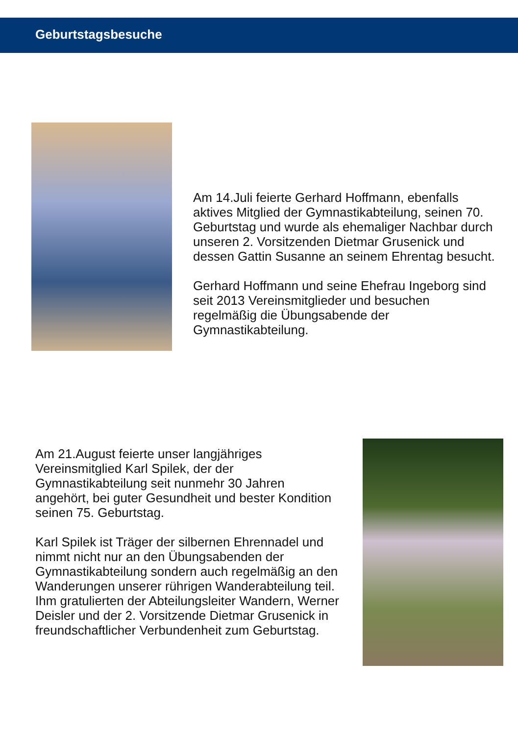Geburtstagsbesuche
Am 14.Juli feierte Gerhard Hoffmann, ebenfalls aktives Mitglied der Gymnastikabteilung, seinen 70. Geburtstag und wurde als ehemaliger Nachbar durch unseren 2. Vorsitzenden Dietmar Grusenick und dessen Gattin Susanne an seinem Ehrentag besucht.
Gerhard Hoffmann und seine Ehefrau Ingeborg sind seit 2013 Vereinsmitglieder und besuchen regelmäßig die Übungsabende der Gymnastikabteilung.
Am 21.August feierte unser langjähriges Vereinsmitglied Karl Spilek, der der Gymnastikabteilung seit nunmehr 30 Jahren angehört, bei guter Gesundheit und bester Kondition seinen 75. Geburtstag.
Karl Spilek ist Träger der silbernen Ehrennadel und nimmt nicht nur an den Übungsabenden der Gymnastikabteilung sondern auch regelmäßig an den Wanderungen unserer rührigen Wanderabteilung teil.
Ihm gratulierten der Abteilungsleiter Wandern, Werner Deisler und der 2. Vorsitzende Dietmar Grusenick in freundschaftlicher Verbundenheit zum Geburtstag.